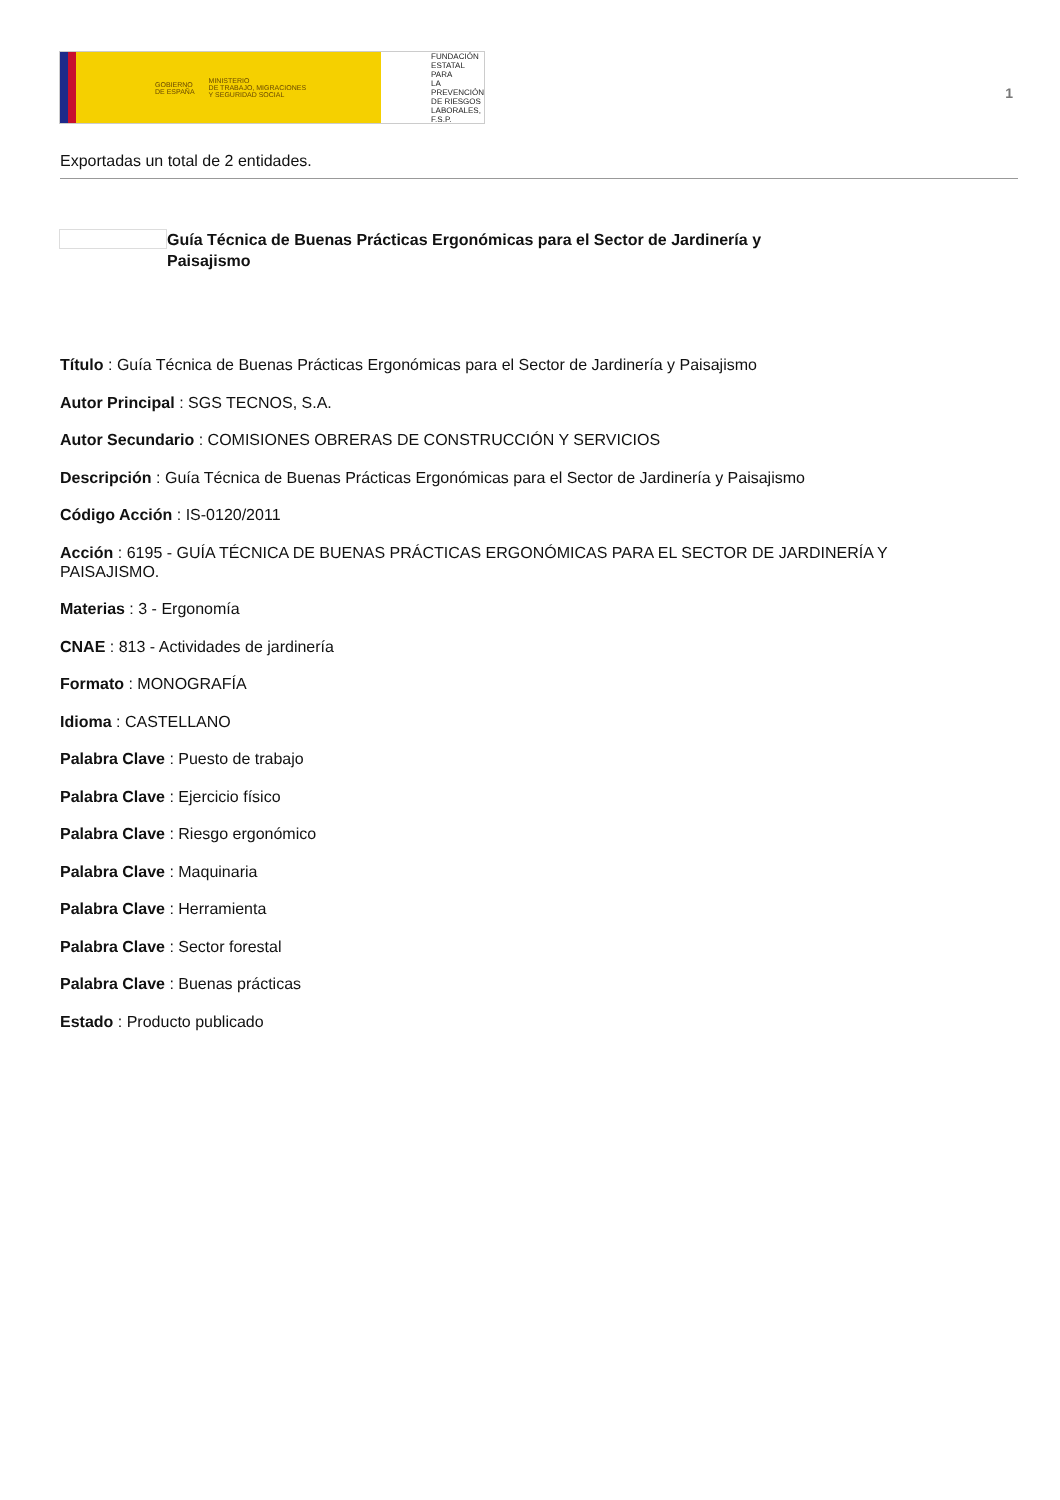GOBIERNO
DE ESPAÑA MINISTERIO
DE TRABAJO, MIGRACIONES
Y SEGURIDAD SOCIAL
FUNDACIÓN
ESTATAL PARA
LA PREVENCIÓN
DE RIESGOS
LABORALES, F.S.P.
1
Exportadas un total de 2 entidades.
Guía Técnica de Buenas Prácticas Ergonómicas para el Sector de Jardinería y Paisajismo
Título : Guía Técnica de Buenas Prácticas Ergonómicas para el Sector de Jardinería y Paisajismo
Autor Principal : SGS TECNOS, S.A.
Autor Secundario : COMISIONES OBRERAS DE CONSTRUCCIÓN Y SERVICIOS
Descripción : Guía Técnica de Buenas Prácticas Ergonómicas para el Sector de Jardinería y Paisajismo
Código Acción : IS-0120/2011
Acción : 6195 - GUÍA TÉCNICA DE BUENAS PRÁCTICAS ERGONÓMICAS PARA EL SECTOR DE JARDINERÍA Y PAISAJISMO.
Materias : 3 - Ergonomía
CNAE : 813 - Actividades de jardinería
Formato : MONOGRAFÍA
Idioma : CASTELLANO
Palabra Clave : Puesto de trabajo
Palabra Clave : Ejercicio físico
Palabra Clave : Riesgo ergonómico
Palabra Clave : Maquinaria
Palabra Clave : Herramienta
Palabra Clave : Sector forestal
Palabra Clave : Buenas prácticas
Estado : Producto publicado